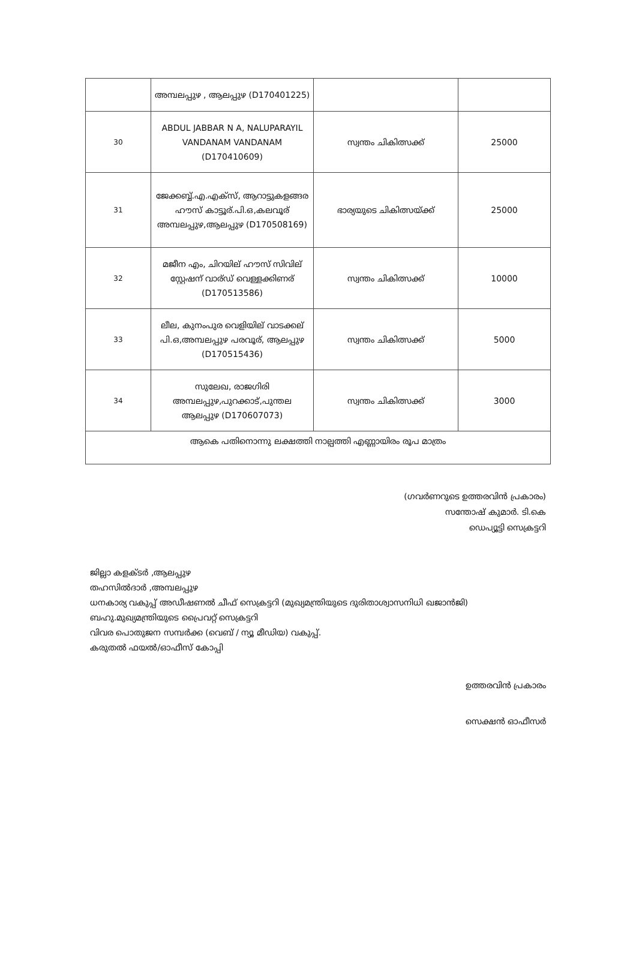| | അമ്പലപ്പുഴ , ആലപ്പുഴ (D170401225) | | |
| 30 | ABDUL JABBAR N A, NALUPARAYIL VANDANAM VANDANAM (D170410609) | സ്വന്തം ചികിത്സക്ക് | 25000 |
| 31 | ജേക്കബ്ബ്.എ.എക്സ്, ആറാട്ടുകളങ്ങര ഹൗസ് കാട്ടൂര്.പി.ഒ,കലവൂര് അമ്പലപ്പുഴ,ആലപ്പുഴ (D170508169) | ഭാര്യയുടെ ചികിത്സയ്ക്ക് | 25000 |
| 32 | മജീന എം, ചിറയില് ഹൗസ് സിവില് സ്റ്റേഷന് വാര്ഡ് വെള്ളക്കിണര് (D170513586) | സ്വന്തം ചികിത്സക്ക് | 10000 |
| 33 | ലീല, കുനംപുര വെളിയില് വാടക്കല് പി.ഒ,അമ്പലപ്പുഴ പരവൂര്, ആലപ്പുഴ (D170515436) | സ്വന്തം ചികിത്സക്ക് | 5000 |
| 34 | സുലേഖ, രാജഗിരി അമ്പലപ്പുഴ,പുറക്കാട്,പുന്തല ആലപ്പുഴ (D170607073) | സ്വന്തം ചികിത്സക്ക് | 3000 |
| ആകെ പതിനൊന്നു ലക്ഷത്തി നാല്പത്തി എണ്ണായിരം രൂപ മാത്രം | | | |
(ഗവർണറുടെ ഉത്തരവിൻ പ്രകാരം)
സന്തോഷ് കുമാർ. ടി.കെ
ഡെപ്യൂട്ടി സെക്രട്ടറി
ജില്ലാ കളക്ടർ ,ആലപ്പുഴ
തഹസിൽദാർ ,അമ്പലപ്പുഴ
ധനകാര്യ വകുപ്പ് അഡീഷണൽ ചീഫ് സെക്രട്ടറി (മുഖ്യമന്ത്രിയുടെ ദുരിതാശ്വാസനിധി ഖജാൻജി)
ബഹു.മുഖ്യമന്ത്രിയുടെ പ്രൈവറ്റ് സെക്രട്ടറി
വിവര പൊതുജന സമ്പർക്ക (വെബ് / ന്യൂ മീഡിയ) വകുപ്പ്.
കരുതൽ ഫയൽ/ഓഫീസ് കോപ്പി
ഉത്തരവിൻ പ്രകാരം
സെക്ഷൻ ഓഫീസർ